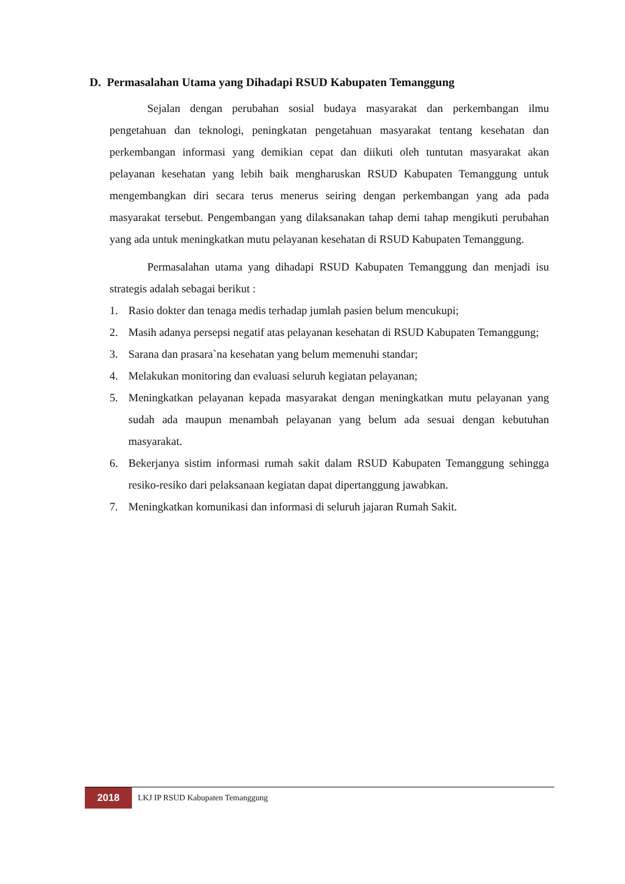D. Permasalahan Utama yang Dihadapi RSUD Kabupaten Temanggung
Sejalan dengan perubahan sosial budaya masyarakat dan perkembangan ilmu pengetahuan dan teknologi, peningkatan pengetahuan masyarakat tentang kesehatan dan perkembangan informasi yang demikian cepat dan diikuti oleh tuntutan masyarakat akan pelayanan kesehatan yang lebih baik mengharuskan RSUD Kabupaten Temanggung untuk mengembangkan diri secara terus menerus seiring dengan perkembangan yang ada pada masyarakat tersebut. Pengembangan yang dilaksanakan tahap demi tahap mengikuti perubahan yang ada untuk meningkatkan mutu pelayanan kesehatan di RSUD Kabupaten Temanggung.
Permasalahan utama yang dihadapi RSUD Kabupaten Temanggung dan menjadi isu strategis adalah sebagai berikut :
1. Rasio dokter dan tenaga medis terhadap jumlah pasien belum mencukupi;
2. Masih adanya persepsi negatif atas pelayanan kesehatan di RSUD Kabupaten Temanggung;
3. Sarana dan prasara`na kesehatan yang belum memenuhi standar;
4. Melakukan monitoring dan evaluasi seluruh kegiatan pelayanan;
5. Meningkatkan pelayanan kepada masyarakat dengan meningkatkan mutu pelayanan yang sudah ada maupun menambah pelayanan yang belum ada sesuai dengan kebutuhan masyarakat.
6. Bekerjanya sistim informasi rumah sakit dalam RSUD Kabupaten Temanggung sehingga resiko-resiko dari pelaksanaan kegiatan dapat dipertanggung jawabkan.
7. Meningkatkan komunikasi dan informasi di seluruh jajaran Rumah Sakit.
2018
LKJ IP RSUD Kabupaten Temanggung